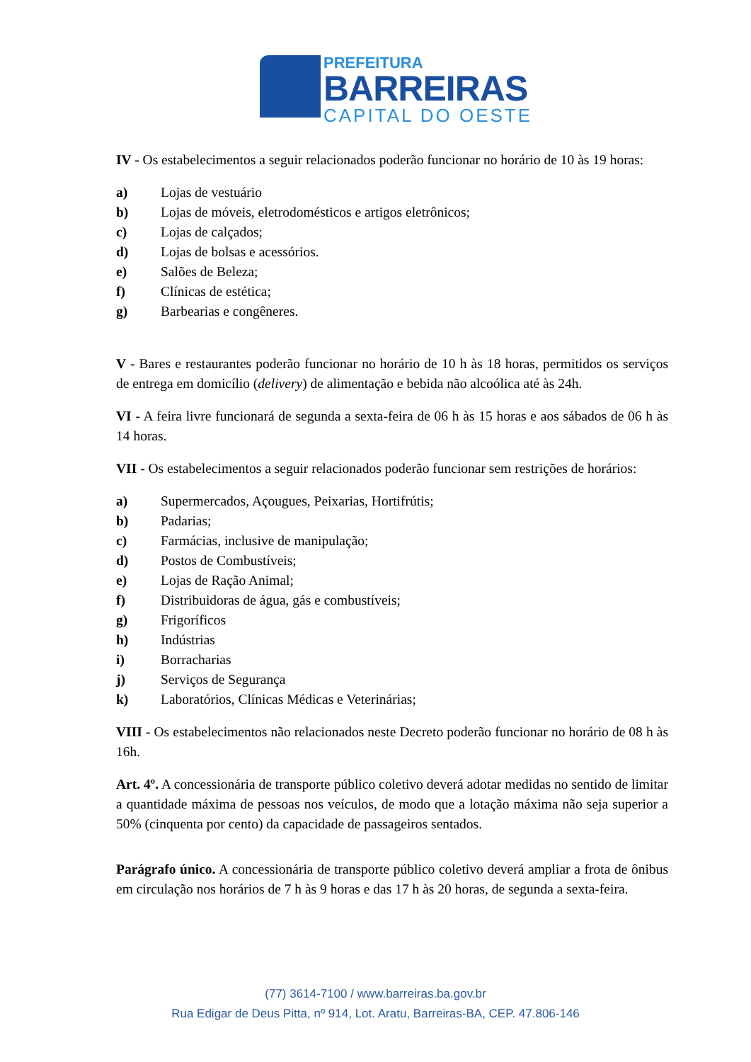PREFEITURA
BARREIRAS
CAPITAL DO OESTE
IV - Os estabelecimentos a seguir relacionados poderão funcionar no horário de 10 às 19 horas:
a) Lojas de vestuário
b) Lojas de móveis, eletrodomésticos e artigos eletrônicos;
c) Lojas de calçados;
d) Lojas de bolsas e acessórios.
e) Salões de Beleza;
f) Clínicas de estética;
g) Barbearias e congêneres.
V - Bares e restaurantes poderão funcionar no horário de 10 h às 18 horas, permitidos os serviços de entrega em domicílio (delivery) de alimentação e bebida não alcoólica até às 24h.
VI - A feira livre funcionará de segunda a sexta-feira de 06 h às 15 horas e aos sábados de 06 h às 14 horas.
VII - Os estabelecimentos a seguir relacionados poderão funcionar sem restrições de horários:
a) Supermercados, Açougues, Peixarias, Hortifrútis;
b) Padarias;
c) Farmácias, inclusive de manipulação;
d) Postos de Combustíveis;
e) Lojas de Ração Animal;
f) Distribuidoras de água, gás e combustíveis;
g) Frigoríficos
h) Indústrias
i) Borracharias
j) Serviços de Segurança
k) Laboratórios, Clínicas Médicas e Veterinárias;
VIII - Os estabelecimentos não relacionados neste Decreto poderão funcionar no horário de 08 h às 16h.
Art. 4º. A concessionária de transporte público coletivo deverá adotar medidas no sentido de limitar a quantidade máxima de pessoas nos veículos, de modo que a lotação máxima não seja superior a 50% (cinquenta por cento) da capacidade de passageiros sentados.
Parágrafo único. A concessionária de transporte público coletivo deverá ampliar a frota de ônibus em circulação nos horários de 7 h às 9 horas e das 17 h às 20 horas, de segunda a sexta-feira.
(77) 3614-7100 / www.barreiras.ba.gov.br
Rua Edigar de Deus Pitta, nº 914, Lot. Aratu, Barreiras-BA, CEP. 47.806-146